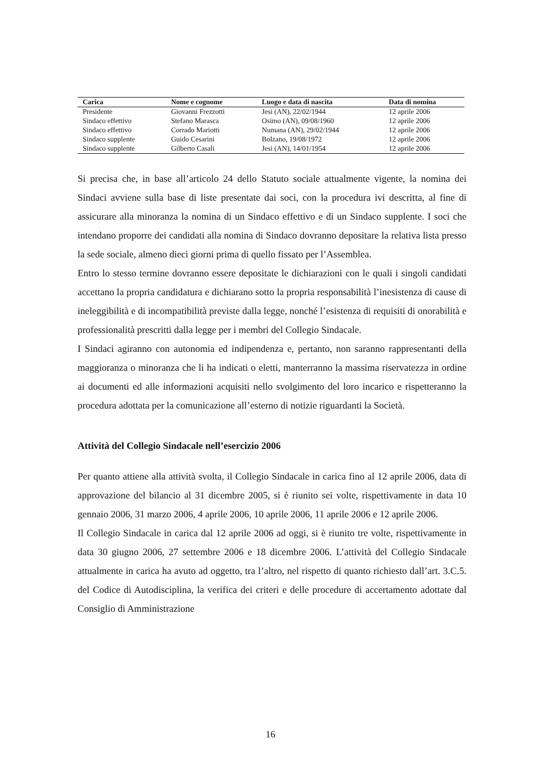| Carica | Nome e cognome | Luogo e data di nascita | Data di nomina |
| --- | --- | --- | --- |
| Presidente | Giovanni Frezzotti | Jesi (AN), 22/02/1944 | 12 aprile 2006 |
| Sindaco effettivo | Stefano Marasca | Osimo (AN), 09/08/1960 | 12 aprile 2006 |
| Sindaco effettivo | Corrado Mariotti | Numana (AN), 29/02/1944 | 12 aprile 2006 |
| Sindaco supplente | Guido Cesarini | Bolzano, 19/08/1972 | 12 aprile 2006 |
| Sindaco supplente | Gilberto Casali | Jesi (AN), 14/01/1954 | 12 aprile 2006 |
Si precisa che, in base all’articolo 24 dello Statuto sociale attualmente vigente, la nomina dei Sindaci avviene sulla base di liste presentate dai soci, con la procedura ivi descritta, al fine di assicurare alla minoranza la nomina di un Sindaco effettivo e di un Sindaco supplente. I soci che intendano proporre dei candidati alla nomina di Sindaco dovranno depositare la relativa lista presso la sede sociale, almeno dieci giorni prima di quello fissato per l’Assemblea.
Entro lo stesso termine dovranno essere depositate le dichiarazioni con le quali i singoli candidati accettano la propria candidatura e dichiarano sotto la propria responsabilità l’inesistenza di cause di ineleggibilità e di incompatibilità previste dalla legge, nonché l’esistenza di requisiti di onorabilità e professionalità prescritti dalla legge per i membri del Collegio Sindacale.
I Sindaci agiranno con autonomia ed indipendenza e, pertanto, non saranno rappresentanti della maggioranza o minoranza che li ha indicati o eletti, manterranno la massima riservatezza in ordine ai documenti ed alle informazioni acquisiti nello svolgimento del loro incarico e rispetteranno la procedura adottata per la comunicazione all’esterno di notizie riguardanti la Società.
Attività del Collegio Sindacale nell’esercizio 2006
Per quanto attiene alla attività svolta, il Collegio Sindacale in carica fino al 12 aprile 2006, data di approvazione del bilancio al 31 dicembre 2005, si è riunito sei volte, rispettivamente in data 10 gennaio 2006, 31 marzo 2006, 4 aprile 2006, 10 aprile 2006, 11 aprile 2006 e 12 aprile 2006.
Il Collegio Sindacale in carica dal 12 aprile 2006 ad oggi, si è riunito tre volte, rispettivamente in data 30 giugno 2006, 27 settembre 2006 e 18 dicembre 2006. L’attività del Collegio Sindacale attualmente in carica ha avuto ad oggetto, tra l’altro, nel rispetto di quanto richiesto dall’art. 3.C.5. del Codice di Autodisciplina, la verifica dei criteri e delle procedure di accertamento adottate dal Consiglio di Amministrazione
16